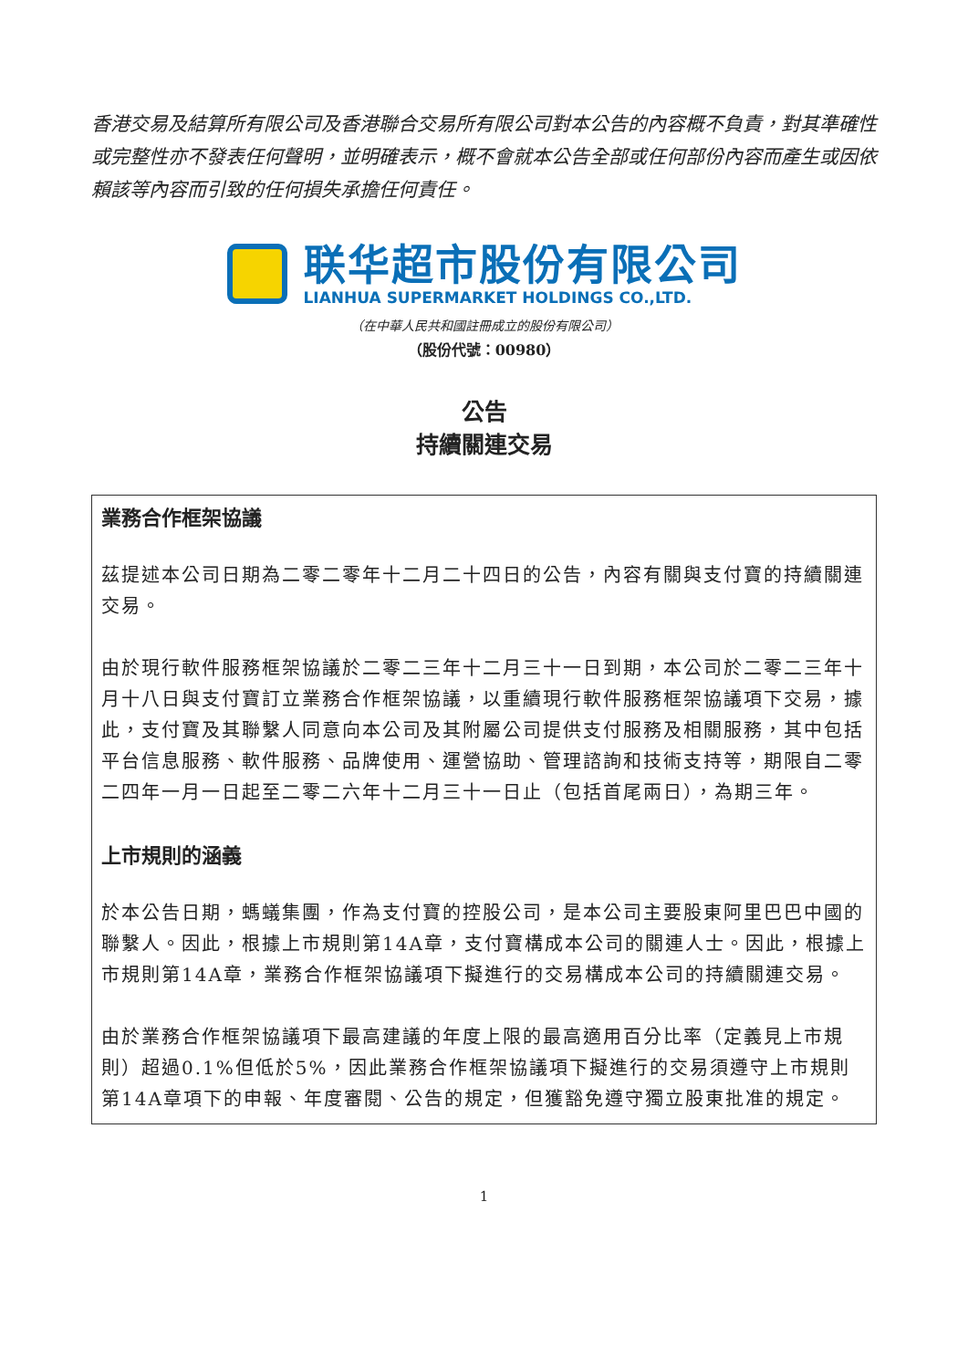香港交易及結算所有限公司及香港聯合交易所有限公司對本公告的內容概不負責，對其準確性或完整性亦不發表任何聲明，並明確表示，概不會就本公告全部或任何部份內容而產生或因依賴該等內容而引致的任何損失承擔任何責任。
联华超市股份有限公司
LIANHUA SUPERMARKET HOLDINGS CO.,LTD.
（在中華人民共和國註冊成立的股份有限公司）
（股份代號：00980）
公告
持續關連交易
業務合作框架協議
茲提述本公司日期為二零二零年十二月二十四日的公告，內容有關與支付寶的持續關連交易。
由於現行軟件服務框架協議於二零二三年十二月三十一日到期，本公司於二零二三年十月十八日與支付寶訂立業務合作框架協議，以重續現行軟件服務框架協議項下交易，據此，支付寶及其聯繫人同意向本公司及其附屬公司提供支付服務及相關服務，其中包括平台信息服務、軟件服務、品牌使用、運營協助、管理諮詢和技術支持等，期限自二零二四年一月一日起至二零二六年十二月三十一日止（包括首尾兩日），為期三年。
上市規則的涵義
於本公告日期，螞蟻集團，作為支付寶的控股公司，是本公司主要股東阿里巴巴中國的聯繫人。因此，根據上市規則第14A章，支付寶構成本公司的關連人士。因此，根據上市規則第14A章，業務合作框架協議項下擬進行的交易構成本公司的持續關連交易。
由於業務合作框架協議項下最高建議的年度上限的最高適用百分比率（定義見上市規則）超過0.1%但低於5%，因此業務合作框架協議項下擬進行的交易須遵守上市規則第14A章項下的申報、年度審閱、公告的規定，但獲豁免遵守獨立股東批准的規定。
1